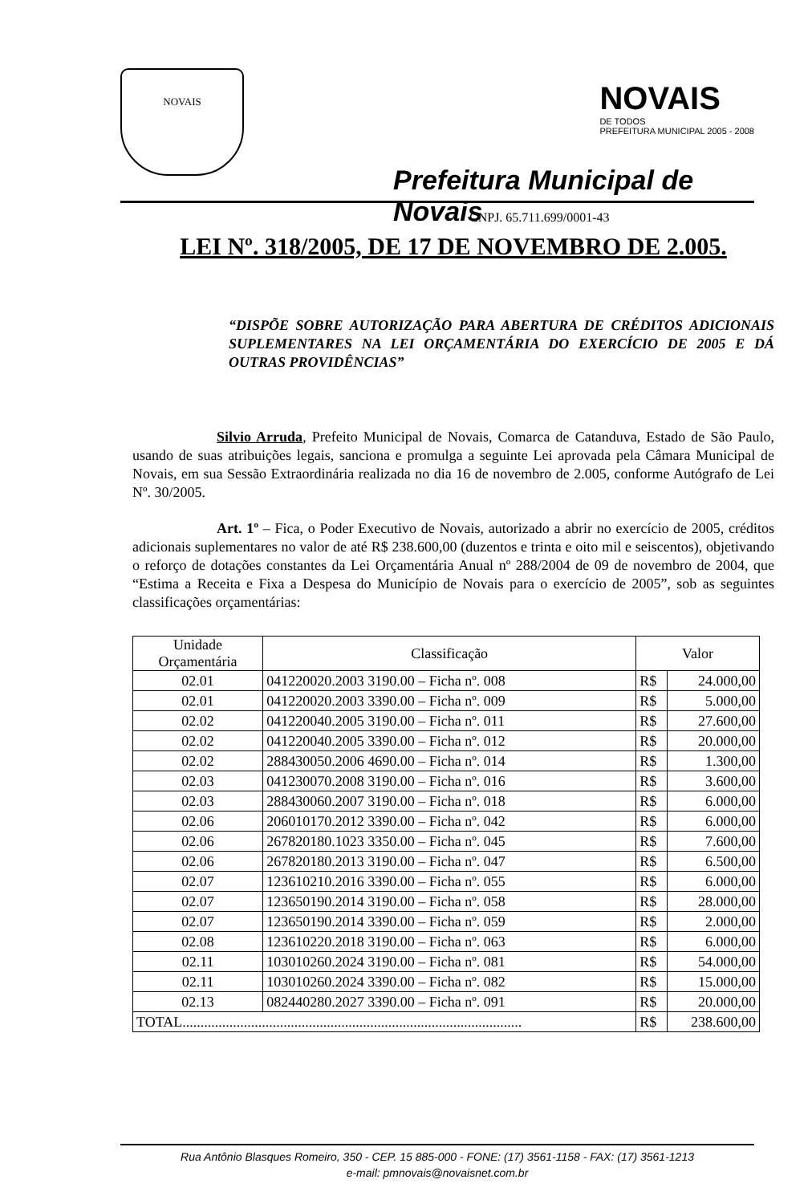NOVAIS
Prefeitura Municipal de Novais
CNPJ. 65.711.699/0001-43
NOVAIS
DE TODOS
PREFEITURA MUNICIPAL 2005 - 2008
LEI Nº. 318/2005, DE 17 DE NOVEMBRO DE 2.005.
“DISPÕE SOBRE AUTORIZAÇÃO PARA ABERTURA DE CRÉDITOS ADICIONAIS SUPLEMENTARES NA LEI ORÇAMENTÁRIA DO EXERCÍCIO DE 2005 E DÁ OUTRAS PROVIDÊNCIAS”
Silvio Arruda, Prefeito Municipal de Novais, Comarca de Catanduva, Estado de São Paulo, usando de suas atribuições legais, sanciona e promulga a seguinte Lei aprovada pela Câmara Municipal de Novais, em sua Sessão Extraordinária realizada no dia 16 de novembro de 2.005, conforme Autógrafo de Lei Nº. 30/2005.
Art. 1º – Fica, o Poder Executivo de Novais, autorizado a abrir no exercício de 2005, créditos adicionais suplementares no valor de até R$ 238.600,00 (duzentos e trinta e oito mil e seiscentos), objetivando o reforço de dotações constantes da Lei Orçamentária Anual nº 288/2004 de 09 de novembro de 2004, que “Estima a Receita e Fixa a Despesa do Município de Novais para o exercício de 2005”, sob as seguintes classificações orçamentárias:
| Unidade Orçamentária | Classificação | Valor | |
| --- | --- | --- | --- |
| 02.01 | 041220020.2003 3190.00 – Ficha nº. 008 | R$ | 24.000,00 |
| 02.01 | 041220020.2003 3390.00 – Ficha nº. 009 | R$ | 5.000,00 |
| 02.02 | 041220040.2005 3190.00 – Ficha nº. 011 | R$ | 27.600,00 |
| 02.02 | 041220040.2005 3390.00 – Ficha nº. 012 | R$ | 20.000,00 |
| 02.02 | 288430050.2006 4690.00 – Ficha nº. 014 | R$ | 1.300,00 |
| 02.03 | 041230070.2008 3190.00 – Ficha nº. 016 | R$ | 3.600,00 |
| 02.03 | 288430060.2007 3190.00 – Ficha nº. 018 | R$ | 6.000,00 |
| 02.06 | 206010170.2012 3390.00 – Ficha nº. 042 | R$ | 6.000,00 |
| 02.06 | 267820180.1023 3350.00 – Ficha nº. 045 | R$ | 7.600,00 |
| 02.06 | 267820180.2013 3190.00 – Ficha nº. 047 | R$ | 6.500,00 |
| 02.07 | 123610210.2016 3390.00 – Ficha nº. 055 | R$ | 6.000,00 |
| 02.07 | 123650190.2014 3190.00 – Ficha nº. 058 | R$ | 28.000,00 |
| 02.07 | 123650190.2014 3390.00 – Ficha nº. 059 | R$ | 2.000,00 |
| 02.08 | 123610220.2018 3190.00 – Ficha nº. 063 | R$ | 6.000,00 |
| 02.11 | 103010260.2024 3190.00 – Ficha nº. 081 | R$ | 54.000,00 |
| 02.11 | 103010260.2024 3390.00 – Ficha nº. 082 | R$ | 15.000,00 |
| 02.13 | 082440280.2027 3390.00 – Ficha nº. 091 | R$ | 20.000,00 |
| TOTAL.............................................................................................. | | R$ | 238.600,00 |
Rua Antônio Blasques Romeiro, 350 - CEP. 15 885-000 - FONE: (17) 3561-1158 - FAX: (17) 3561-1213
e-mail: pmnovais@novaisnet.com.br